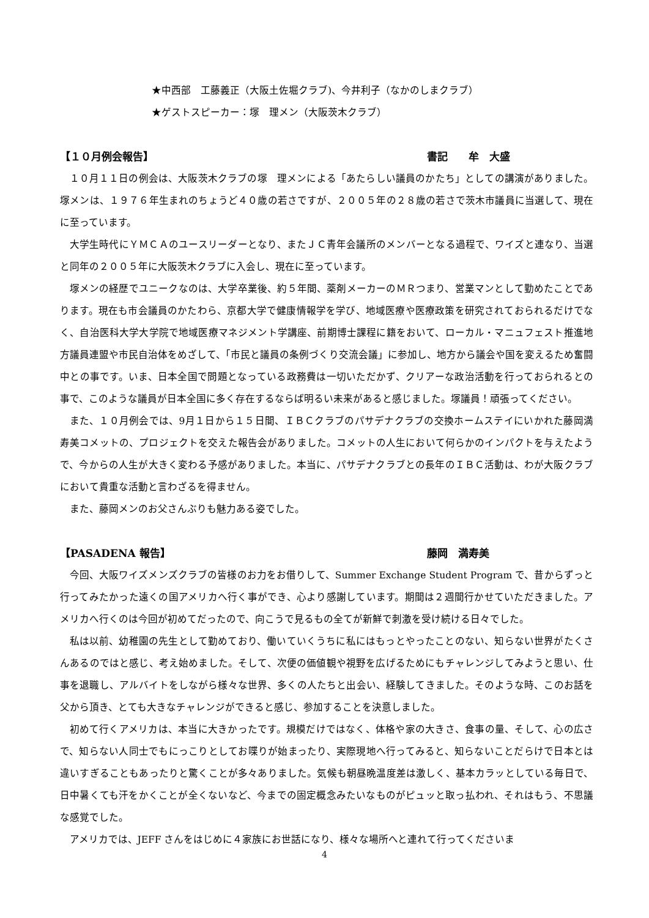★中西部　工藤義正（大阪土佐堀クラブ)、今井利子（なかのしまクラブ）
★ゲストスピーカー：塚　理メン（大阪茨木クラブ）
【１０月例会報告】 書記　　牟　大盛
１０月１１日の例会は、大阪茨木クラブの塚　理メンによる「あたらしい議員のかたち」としての講演がありました。塚メンは、１９７６年生まれのちょうど４０歳の若さですが、２００５年の２８歳の若さで茨木市議員に当選して、現在に至っています。
大学生時代にＹＭＣＡのユースリーダーとなり、またＪＣ青年会議所のメンバーとなる過程で、ワイズと連なり、当選と同年の２００５年に大阪茨木クラブに入会し、現在に至っています。
塚メンの経歴でユニークなのは、大学卒業後、約５年間、薬剤メーカーのＭＲつまり、営業マンとして勤めたことであります。現在も市会議員のかたわら、京都大学で健康情報学を学び、地域医療や医療政策を研究されておられるだけでなく、自治医科大学大学院で地域医療マネジメント学講座、前期博士課程に籍をおいて、ローカル・マニュフェスト推進地方議員連盟や市民自治体をめざして、「市民と議員の条例づくり交流会議」に参加し、地方から議会や国を変えるため奮闘中との事です。いま、日本全国で問題となっている政務費は一切いただかず、クリアーな政治活動を行っておられるとの事で、このような議員が日本全国に多く存在するならば明るい未来があると感じました。塚議員！頑張ってください。
また、１０月例会では、9月１日から１５日間、ＩＢＣクラブのパサデナクラブの交換ホームステイにいかれた藤岡満寿美コメットの、プロジェクトを交えた報告会がありました。コメットの人生において何らかのインパクトを与えたようで、今からの人生が大きく変わる予感がありました。本当に、パサデナクラブとの長年のＩＢＣ活動は、わが大阪クラブにおいて貴重な活動と言わざるを得ません。
また、藤岡メンのお父さんぶりも魅力ある姿でした。
【PASADENA 報告】 藤岡　満寿美
今回、大阪ワイズメンズクラブの皆様のお力をお借りして、Summer Exchange Student Program で、昔からずっと行ってみたかった遠くの国アメリカへ行く事ができ、心より感謝しています。期間は２週間行かせていただきました。アメリカへ行くのは今回が初めてだったので、向こうで見るもの全てが新鮮で刺激を受け続ける日々でした。
私は以前、幼稚園の先生として勤めており、働いていくうちに私にはもっとやったことのない、知らない世界がたくさんあるのではと感じ、考え始めました。そして、次便の価値観や視野を広げるためにもチャレンジしてみようと思い、仕事を退職し、アルバイトをしながら様々な世界、多くの人たちと出会い、経験してきました。そのような時、このお話を父から頂き、とても大きなチャレンジができると感じ、参加することを決意しました。
初めて行くアメリカは、本当に大きかったです。規模だけではなく、体格や家の大きさ、食事の量、そして、心の広さで、知らない人同士でもにっこりとしてお喋りが始まったり、実際現地へ行ってみると、知らないことだらけで日本とは違いすぎることもあったりと驚くことが多々ありました。気候も朝昼晩温度差は激しく、基本カラッとしている毎日で、日中暑くても汗をかくことが全くないなど、今までの固定概念みたいなものがピュッと取っ払われ、それはもう、不思議な感覚でした。
アメリカでは、JEFF さんをはじめに４家族にお世話になり、様々な場所へと連れて行ってくださいま
4